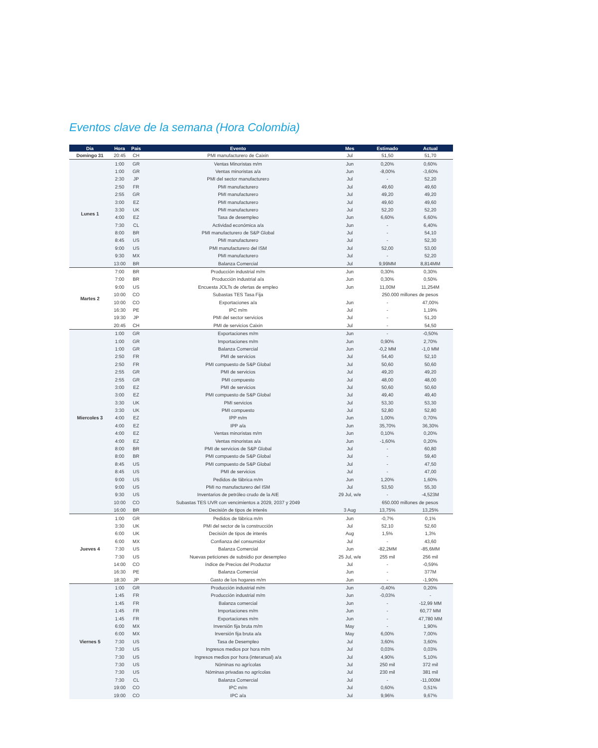Eventos clave de la semana (Hora Colombia)
| Dia | Hora | Pais | Evento | Mes | Estimado | Actual |
| --- | --- | --- | --- | --- | --- | --- |
| Domingo 31 | 20:45 | CH | PMI manufacturero de Caixin | Jul | 51,50 | 51,70 |
| Lunes 1 | 1:00 | GR | Ventas Minoristas m/m | Jun | 0,20% | 0,60% |
| | 1:00 | GR | Ventas minoristas a/a | Jun | -8,00% | -3,60% |
| | 2:30 | JP | PMI del sector manufacturero | Jul | - | 52,20 |
| | 2:50 | FR | PMI manufacturero | Jul | 49,60 | 49,60 |
| | 2:55 | GR | PMI manufacturero | Jul | 49,20 | 49,20 |
| | 3:00 | EZ | PMI manufacturero | Jul | 49,60 | 49,60 |
| | 3:30 | UK | PMI manufacturero | Jul | 52,20 | 52,20 |
| | 4:00 | EZ | Tasa de desempleo | Jun | 6,60% | 6,60% |
| | 7:30 | CL | Actividad económica a/a | Jun | - | 6,40% |
| | 8:00 | BR | PMI manufacturero de S&P Global | Jul | - | 54,10 |
| | 8:45 | US | PMI manufacturero | Jul | - | 52,30 |
| | 9:00 | US | PMI manufacturero del ISM | Jul | 52,00 | 53,00 |
| | 9:30 | MX | PMI manufacturero | Jul | - | 52,20 |
| | 13:00 | BR | Balanza Comercial | Jul | 9,99MM | 8,814MM |
| Martes 2 | 7:00 | BR | Producción industrial m/m | Jun | 0,30% | 0,30% |
| | 7:00 | BR | Producción industrial a/a | Jun | 0,30% | 0,50% |
| | 9:00 | US | Encuesta JOLTs de ofertas de empleo | Jun | 11,00M | 11,254M |
| | 10:00 | CO | Subastas TES Tasa Fija | | 250.000 millones de pesos | |
| | 10:00 | CO | Exportaciones a/a | Jun | - | 47,00% |
| | 16:30 | PE | IPC m/m | Jul | - | 1,19% |
| | 19:30 | JP | PMI del sector servicios | Jul | - | 51,20 |
| | 20:45 | CH | PMI de servicios Caixin | Jul | - | 54,50 |
| Miercoles 3 | 1:00 | GR | Exportaciones m/m | Jun | - | -0,50% |
| | 1:00 | GR | Importaciones m/m | Jun | 0,90% | 2,70% |
| | 1:00 | GR | Balanza Comercial | Jun | -0,2 MM | -1,0 MM |
| | 2:50 | FR | PMI de servicios | Jul | 54,40 | 52,10 |
| | 2:50 | FR | PMI compuesto de S&P Global | Jul | 50,60 | 50,60 |
| | 2:55 | GR | PMI de servicios | Jul | 49,20 | 49,20 |
| | 2:55 | GR | PMI compuesto | Jul | 48,00 | 48,00 |
| | 3:00 | EZ | PMI de servicios | Jul | 50,60 | 50,60 |
| | 3:00 | EZ | PMI compuesto de S&P Global | Jul | 49,40 | 49,40 |
| | 3:30 | UK | PMI servicios | Jul | 53,30 | 53,30 |
| | 3:30 | UK | PMI compuesto | Jul | 52,80 | 52,80 |
| | 4:00 | EZ | IPP m/m | Jun | 1,00% | 0,70% |
| | 4:00 | EZ | IPP a/a | Jun | 35,70% | 36,30% |
| | 4:00 | EZ | Ventas minoristas m/m | Jun | 0,10% | 0,20% |
| | 4:00 | EZ | Ventas minoristas a/a | Jun | -1,60% | 0,20% |
| | 8:00 | BR | PMI de servicios de S&P Global | Jul | - | 60,80 |
| | 8:00 | BR | PMI compuesto de S&P Global | Jul | - | 59,40 |
| | 8:45 | US | PMI compuesto de S&P Global | Jul | - | 47,50 |
| | 8:45 | US | PMI de servicios | Jul | - | 47,00 |
| | 9:00 | US | Pedidos de fábrica m/m | Jun | 1,20% | 1,60% |
| | 9:00 | US | PMI no manufacturero del ISM | Jul | 53,50 | 55,30 |
| | 9:30 | US | Inventarios de petróleo crudo de la AIE | 29 Jul, w/e | - | -4,523M |
| | 10:00 | CO | Subastas TES UVR con vencimientos a 2029, 2037 y 2049 | | 650.000 millones de pesos | |
| | 16:00 | BR | Decisión de tipos de interés | 3 Aug | 13,75% | 13,25% |
| Jueves 4 | 1:00 | GR | Pedidos de fábrica m/m | Jun | -0,7% | 0,1% |
| | 3:30 | UK | PMI del sector de la construcción | Jul | 52,10 | 52,60 |
| | 6:00 | UK | Decisión de tipos de interés | Aug | 1,5% | 1,3% |
| | 6:00 | MX | Confianza del consumidor | Jul | - | 43,60 |
| | 7:30 | US | Balanza Comercial | Jun | -82,2MM | -85,6MM |
| | 7:30 | US | Nuevas peticiones de subsidio por desempleo | 25 Jul, w/e | 255 mil | 256 mil |
| | 14:00 | CO | índice de Precios del Productor | Jul | - | -0,59% |
| | 16:30 | PE | Balanza Comercial | Jun | - | 377M |
| | 18:30 | JP | Gasto de los hogares m/m | Jun | - | -1,90% |
| Viernes 5 | 1:00 | GR | Producción industrial m/m | Jun | -0,40% | 0,20% |
| | 1:45 | FR | Producción industrial m/m | Jun | -0,03% | - |
| | 1:45 | FR | Balanza comercial | Jun | - | -12,99 MM |
| | 1:45 | FR | Importaciones m/m | Jun | - | 60,77 MM |
| | 1:45 | FR | Exportaciones m/m | Jun | - | 47,780 MM |
| | 6:00 | MX | Inversión fija bruta m/m | May | - | 1,90% |
| | 6:00 | MX | Inversión fija bruta a/a | May | 6,00% | 7,00% |
| | 7:30 | US | Tasa de Desempleo | Jul | 3,60% | 3,60% |
| | 7:30 | US | Ingresos medios por hora m/m | Jul | 0,03% | 0,03% |
| | 7:30 | US | Ingresos medios por hora (interanual) a/a | Jul | 4,90% | 5,10% |
| | 7:30 | US | Nóminas no agrícolas | Jul | 250 mil | 372 mil |
| | 7:30 | US | Nóminas privadas no agrícolas | Jul | 230 mil | 381 mil |
| | 7:30 | CL | Balanza Comercial | Jul | - | -11,000M |
| | 19:00 | CO | IPC m/m | Jul | 0,60% | 0,51% |
| | 19:00 | CO | IPC a/a | Jul | 9,96% | 9,67% |